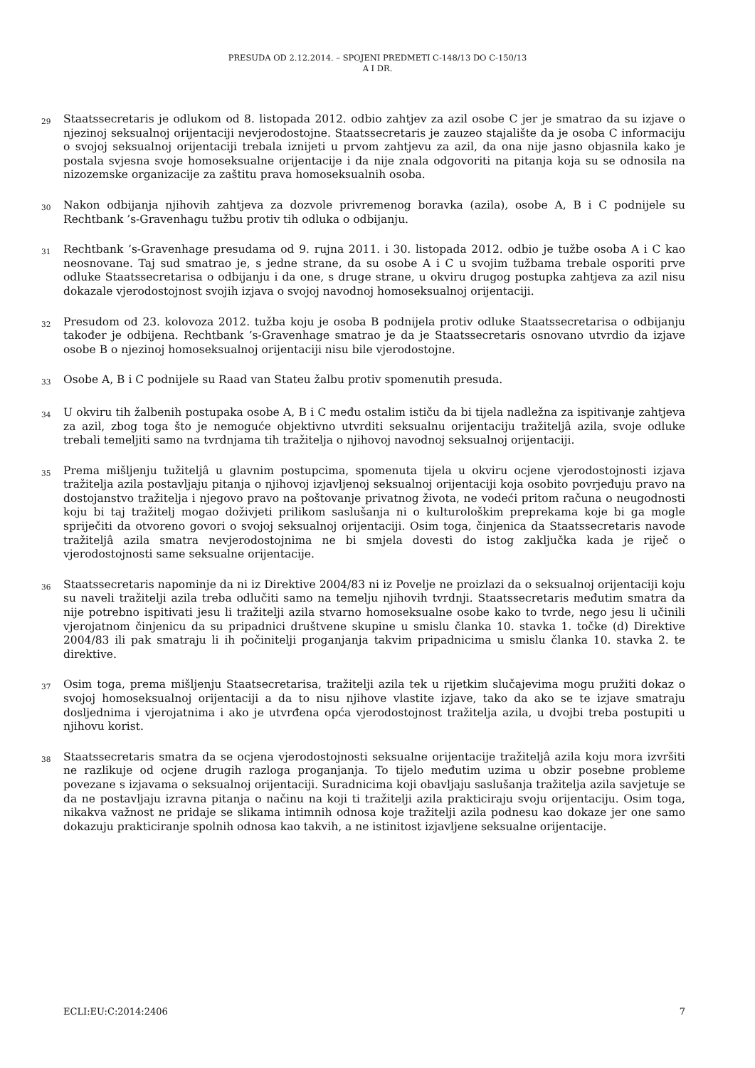PRESUDA OD 2.12.2014. – SPOJENI PREDMETI C-148/13 DO C-150/13
A I DR.
29 Staatssecretaris je odlukom od 8. listopada 2012. odbio zahtjev za azil osobe C jer je smatrao da su izjave o njezinoj seksualnoj orijentaciji nevjerodostojne. Staatssecretaris je zauzeo stajalište da je osoba C informaciju o svojoj seksualnoj orijentaciji trebala iznijeti u prvom zahtjevu za azil, da ona nije jasno objasnila kako je postala svjesna svoje homoseksualne orijentacije i da nije znala odgovoriti na pitanja koja su se odnosila na nizozemske organizacije za zaštitu prava homoseksualnih osoba.
30 Nakon odbijanja njihovih zahtjeva za dozvole privremenog boravka (azila), osobe A, B i C podnijele su Rechtbank ’s-Gravenhagu tužbu protiv tih odluka o odbijanju.
31 Rechtbank ’s-Gravenhage presudama od 9. rujna 2011. i 30. listopada 2012. odbio je tužbe osoba A i C kao neosnovane. Taj sud smatrao je, s jedne strane, da su osobe A i C u svojim tužbama trebale osporiti prve odluke Staatssecretarisa o odbijanju i da one, s druge strane, u okviru drugog postupka zahtjeva za azil nisu dokazale vjerodostojnost svojih izjava o svojoj navodnoj homoseksualnoj orijentaciji.
32 Presudom od 23. kolovoza 2012. tužba koju je osoba B podnijela protiv odluke Staatssecretarisa o odbijanju također je odbijena. Rechtbank ’s-Gravenhage smatrao je da je Staatssecretaris osnovano utvrdio da izjave osobe B o njezinoj homoseksualnoj orijentaciji nisu bile vjerodostojne.
33 Osobe A, B i C podnijele su Raad van Stateu žalbu protiv spomenutih presuda.
34 U okviru tih žalbenih postupaka osobe A, B i C među ostalim ističu da bi tijela nadležna za ispitivanje zahtjeva za azil, zbog toga što je nemoguće objektivno utvrditi seksualnu orijentaciju tražiteljâ azila, svoje odluke trebali temeljiti samo na tvrdnjama tih tražitelja o njihovoj navodnoj seksualnoj orijentaciji.
35 Prema mišljenju tužiteljâ u glavnim postupcima, spomenuta tijela u okviru ocjene vjerodostojnosti izjava tražitelja azila postavljaju pitanja o njihovoj izjavljenoj seksualnoj orijentaciji koja osobito povrjeđuju pravo na dostojanstvo tražitelja i njegovo pravo na poštovanje privatnog života, ne vodeći pritom računa o neugodnosti koju bi taj tražitelj mogao doživjeti prilikom saslušanja ni o kulturološkim preprekama koje bi ga mogle spriječiti da otvoreno govori o svojoj seksualnoj orijentaciji. Osim toga, činjenica da Staatssecretaris navode tražiteljâ azila smatra nevjerodostojnima ne bi smjela dovesti do istog zaključka kada je riječ o vjerodostojnosti same seksualne orijentacije.
36 Staatssecretaris napominje da ni iz Direktive 2004/83 ni iz Povelje ne proizlazi da o seksualnoj orijentaciji koju su naveli tražitelji azila treba odlučiti samo na temelju njihovih tvrdnji. Staatssecretaris međutim smatra da nije potrebno ispitivati jesu li tražitelji azila stvarno homoseksualne osobe kako to tvrde, nego jesu li učinili vjerojatnom činjenicu da su pripadnici društvene skupine u smislu članka 10. stavka 1. točke (d) Direktive 2004/83 ili pak smatraju li ih počinitelji proganjanja takvim pripadnicima u smislu članka 10. stavka 2. te direktive.
37 Osim toga, prema mišljenju Staatsecretarisa, tražitelji azila tek u rijetkim slučajevima mogu pružiti dokaz o svojoj homoseksualnoj orijentaciji a da to nisu njihove vlastite izjave, tako da ako se te izjave smatraju dosljednima i vjerojatnima i ako je utvrđena opća vjerodostojnost tražitelja azila, u dvojbi treba postupiti u njihovu korist.
38 Staatssecretaris smatra da se ocjena vjerodostojnosti seksualne orijentacije tražiteljâ azila koju mora izvršiti ne razlikuje od ocjene drugih razloga proganjanja. To tijelo međutim uzima u obzir posebne probleme povezane s izjavama o seksualnoj orijentaciji. Suradnicima koji obavljaju saslušanja tražitelja azila savjetuje se da ne postavljaju izravna pitanja o načinu na koji ti tražitelji azila prakticiraju svoju orijentaciju. Osim toga, nikakva važnost ne pridaje se slikama intimnih odnosa koje tražitelji azila podnesu kao dokaze jer one samo dokazuju prakticiranje spolnih odnosa kao takvih, a ne istinitost izjavljene seksualne orijentacije.
ECLI:EU:C:2014:2406 7